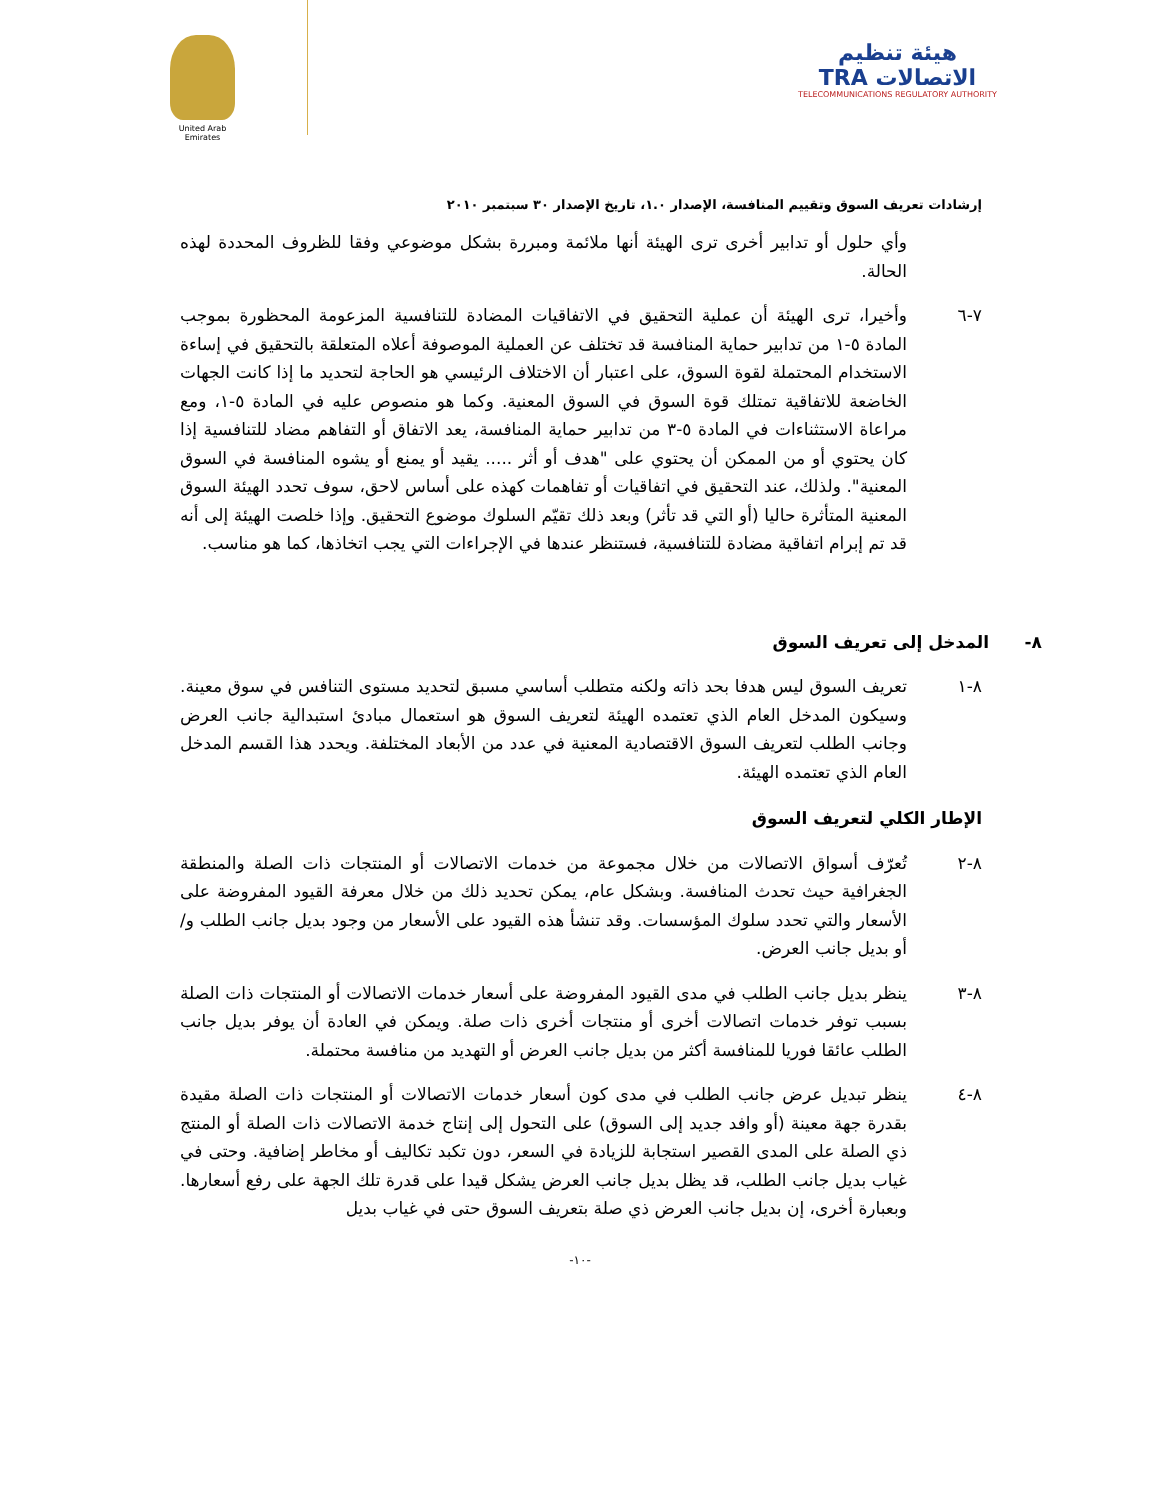هيئة تنظيم الاتصالات TRA
TELECOMMUNICATIONS REGULATORY AUTHORITY
United Arab Emirates
إرشادات تعريف السوق وتقييم المنافسة، الإصدار ١.٠، تاريخ الإصدار ٣٠ سبتمبر ٢٠١٠
وأي حلول أو تدابير أخرى ترى الهيئة أنها ملائمة ومبررة بشكل موضوعي وفقا للظروف المحددة لهذه الحالة.
٧-٦ وأخيرا، ترى الهيئة أن عملية التحقيق في الاتفاقيات المضادة للتنافسية المزعومة المحظورة بموجب المادة ٥-١ من تدابير حماية المنافسة قد تختلف عن العملية الموصوفة أعلاه المتعلقة بالتحقيق في إساءة الاستخدام المحتملة لقوة السوق، على اعتبار أن الاختلاف الرئيسي هو الحاجة لتحديد ما إذا كانت الجهات الخاضعة للاتفاقية تمتلك قوة السوق في السوق المعنية. وكما هو منصوص عليه في المادة ٥-١، ومع مراعاة الاستثناءات في المادة ٥-٣ من تدابير حماية المنافسة، يعد الاتفاق أو التفاهم مضاد للتنافسية إذا كان يحتوي أو من الممكن أن يحتوي على "هدف أو أثر ..... يقيد أو يمنع أو يشوه المنافسة في السوق المعنية". ولذلك، عند التحقيق في اتفاقيات أو تفاهمات كهذه على أساس لاحق، سوف تحدد الهيئة السوق المعنية المتأثرة حاليا (أو التي قد تأثر) وبعد ذلك تقيّم السلوك موضوع التحقيق. وإذا خلصت الهيئة إلى أنه قد تم إبرام اتفاقية مضادة للتنافسية، فستنظر عندها في الإجراءات التي يجب اتخاذها، كما هو مناسب.
٨- المدخل إلى تعريف السوق
٨-١ تعريف السوق ليس هدفا بحد ذاته ولكنه متطلب أساسي مسبق لتحديد مستوى التنافس في سوق معينة. وسيكون المدخل العام الذي تعتمده الهيئة لتعريف السوق هو استعمال مبادئ استبدالية جانب العرض وجانب الطلب لتعريف السوق الاقتصادية المعنية في عدد من الأبعاد المختلفة. ويحدد هذا القسم المدخل العام الذي تعتمده الهيئة.
الإطار الكلي لتعريف السوق
٨-٢ تُعرّف أسواق الاتصالات من خلال مجموعة من خدمات الاتصالات أو المنتجات ذات الصلة والمنطقة الجغرافية حيث تحدث المنافسة. وبشكل عام، يمكن تحديد ذلك من خلال معرفة القيود المفروضة على الأسعار والتي تحدد سلوك المؤسسات. وقد تنشأ هذه القيود على الأسعار من وجود بديل جانب الطلب و/أو بديل جانب العرض.
٨-٣ ينظر بديل جانب الطلب في مدى القيود المفروضة على أسعار خدمات الاتصالات أو المنتجات ذات الصلة بسبب توفر خدمات اتصالات أخرى أو منتجات أخرى ذات صلة. ويمكن في العادة أن يوفر بديل جانب الطلب عائقا فوريا للمنافسة أكثر من بديل جانب العرض أو التهديد من منافسة محتملة.
٨-٤ ينظر تبديل عرض جانب الطلب في مدى كون أسعار خدمات الاتصالات أو المنتجات ذات الصلة مقيدة بقدرة جهة معينة (أو وافد جديد إلى السوق) على التحول إلى إنتاج خدمة الاتصالات ذات الصلة أو المنتج ذي الصلة على المدى القصير استجابة للزيادة في السعر، دون تكبد تكاليف أو مخاطر إضافية. وحتى في غياب بديل جانب الطلب، قد يظل بديل جانب العرض يشكل قيدا على قدرة تلك الجهة على رفع أسعارها. وبعبارة أخرى، إن بديل جانب العرض ذي صلة بتعريف السوق حتى في غياب بديل
-١٠-